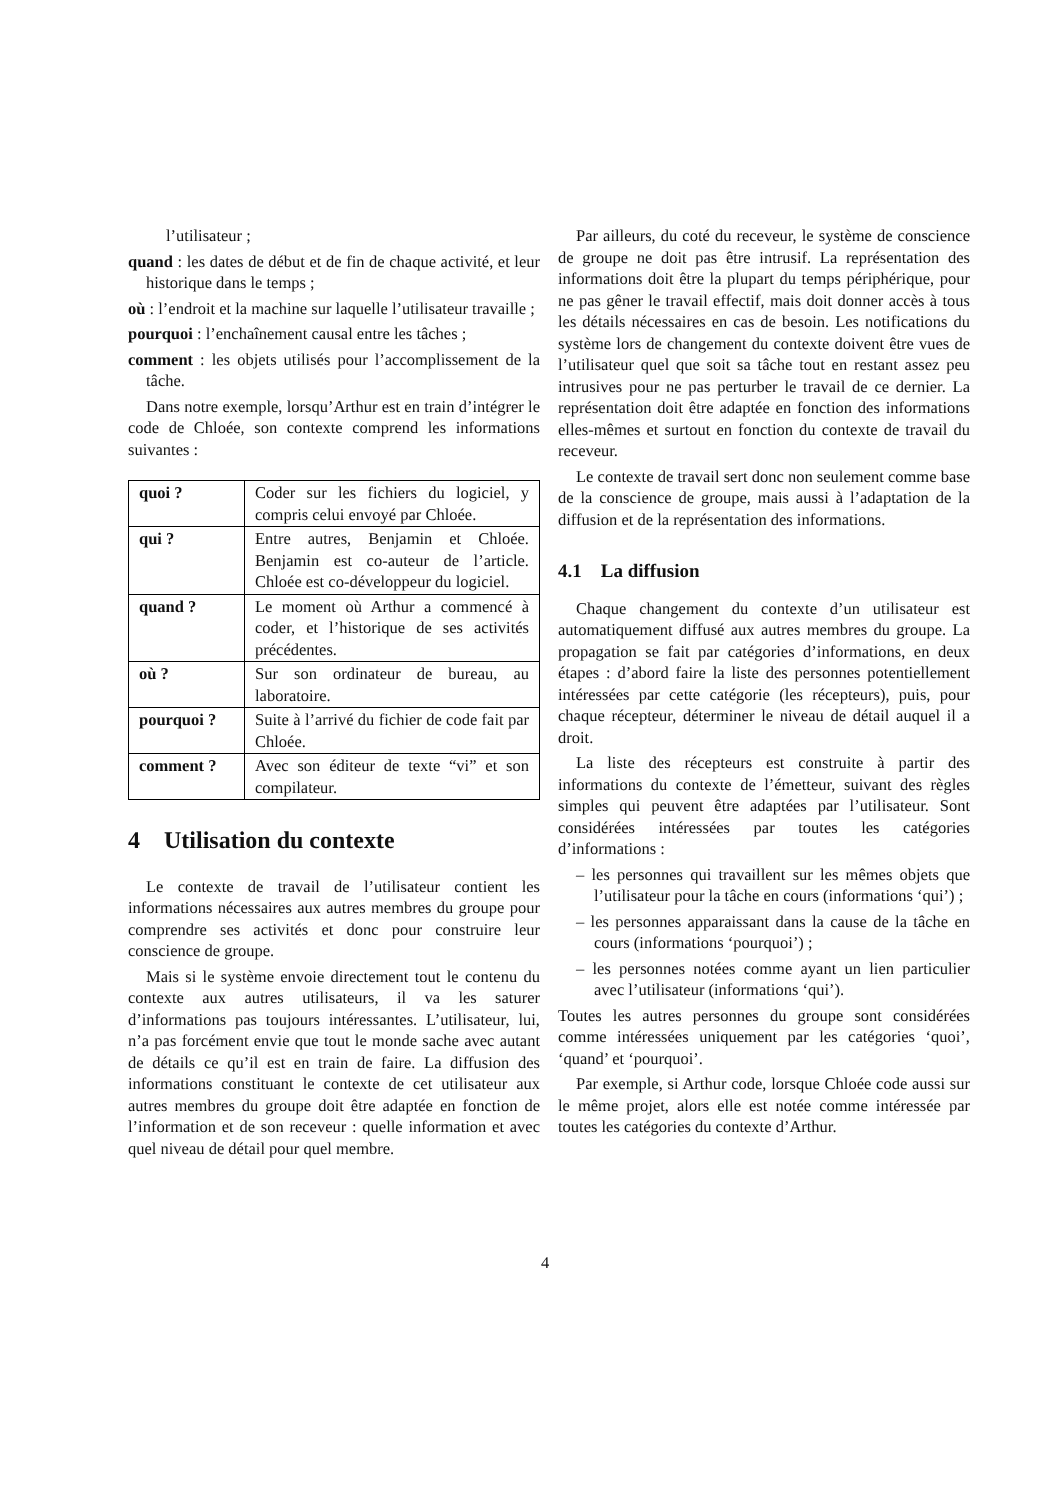l’utilisateur ;
quand : les dates de début et de fin de chaque activité, et leur historique dans le temps ;
où : l’endroit et la machine sur laquelle l’utilisateur travaille ;
pourquoi : l’enchaînement causal entre les tâches ;
comment : les objets utilisés pour l’accomplissement de la tâche.
Dans notre exemple, lorsqu’Arthur est en train d’intégrer le code de Chloée, son contexte comprend les informations suivantes :
| quoi ? | Coder sur les fichiers du logiciel, y compris celui envoyé par Chloée. |
| qui ? | Entre autres, Benjamin et Chloée. Benjamin est co-auteur de l’article. Chloée est co-développeur du logiciel. |
| quand ? | Le moment où Arthur a commencé à coder, et l’historique de ses activités précédentes. |
| où ? | Sur son ordinateur de bureau, au laboratoire. |
| pourquoi ? | Suite à l’arrivé du fichier de code fait par Chloée. |
| comment ? | Avec son éditeur de texte “vi” et son compilateur. |
4 Utilisation du contexte
Le contexte de travail de l’utilisateur contient les informations nécessaires aux autres membres du groupe pour comprendre ses activités et donc pour construire leur conscience de groupe.
Mais si le système envoie directement tout le contenu du contexte aux autres utilisateurs, il va les saturer d’informations pas toujours intéressantes. L’utilisateur, lui, n’a pas forcément envie que tout le monde sache avec autant de détails ce qu’il est en train de faire. La diffusion des informations constituant le contexte de cet utilisateur aux autres membres du groupe doit être adaptée en fonction de l’information et de son receveur : quelle information et avec quel niveau de détail pour quel membre.
Par ailleurs, du coté du receveur, le système de conscience de groupe ne doit pas être intrusif. La représentation des informations doit être la plupart du temps périphérique, pour ne pas gêner le travail effectif, mais doit donner accès à tous les détails nécessaires en cas de besoin. Les notifications du système lors de changement du contexte doivent être vues de l’utilisateur quel que soit sa tâche tout en restant assez peu intrusives pour ne pas perturber le travail de ce dernier. La représentation doit être adaptée en fonction des informations elles-mêmes et surtout en fonction du contexte de travail du receveur.
Le contexte de travail sert donc non seulement comme base de la conscience de groupe, mais aussi à l’adaptation de la diffusion et de la représentation des informations.
4.1 La diffusion
Chaque changement du contexte d’un utilisateur est automatiquement diffusé aux autres membres du groupe. La propagation se fait par catégories d’informations, en deux étapes : d’abord faire la liste des personnes potentiellement intéressées par cette catégorie (les récepteurs), puis, pour chaque récepteur, déterminer le niveau de détail auquel il a droit.
La liste des récepteurs est construite à partir des informations du contexte de l’émetteur, suivant des règles simples qui peuvent être adaptées par l’utilisateur. Sont considérées intéressées par toutes les catégories d’informations :
– les personnes qui travaillent sur les mêmes objets que l’utilisateur pour la tâche en cours (informations ‘qui’) ;
– les personnes apparaissant dans la cause de la tâche en cours (informations ‘pourquoi’) ;
– les personnes notées comme ayant un lien particulier avec l’utilisateur (informations ‘qui’).
Toutes les autres personnes du groupe sont considérées comme intéressées uniquement par les catégories ‘quoi’, ‘quand’ et ‘pourquoi’.
Par exemple, si Arthur code, lorsque Chloée code aussi sur le même projet, alors elle est notée comme intéressée par toutes les catégories du contexte d’Arthur.
4